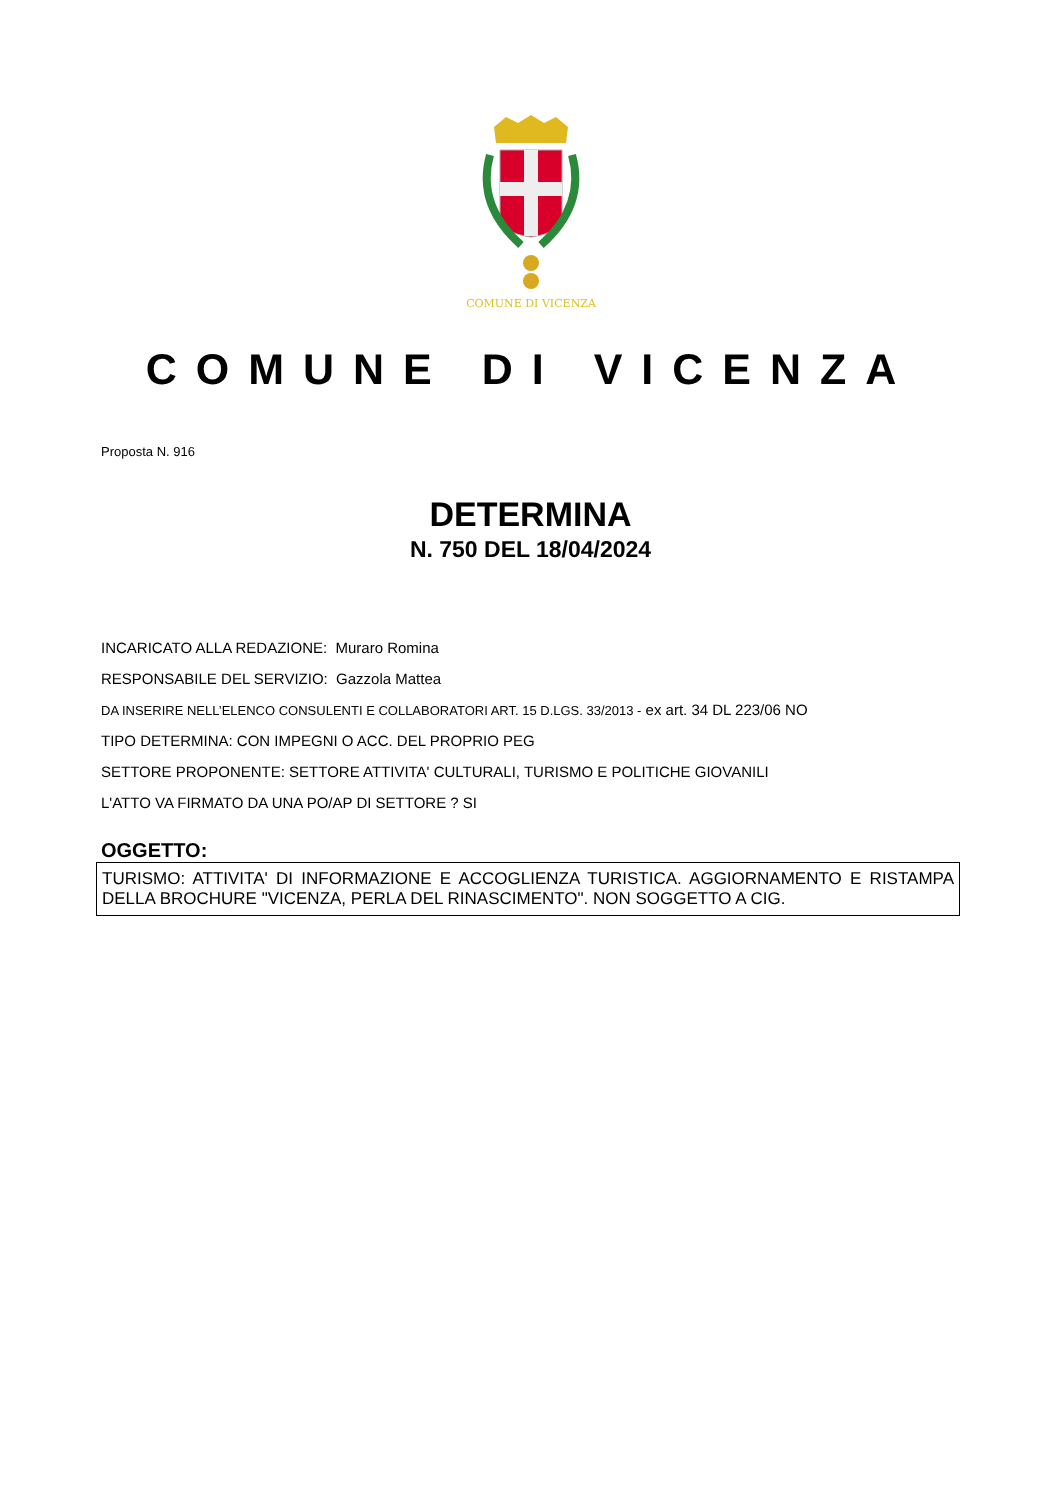COMUNE DI VICENZA
COMUNE DI VICENZA
Proposta N. 916
DETERMINA
N. 750 DEL 18/04/2024
INCARICATO ALLA REDAZIONE: Muraro Romina
RESPONSABILE DEL SERVIZIO: Gazzola Mattea
DA INSERIRE NELL’ELENCO CONSULENTI E COLLABORATORI ART. 15 D.LGS. 33/2013 - ex art. 34 DL 223/06 NO
TIPO DETERMINA: CON IMPEGNI O ACC. DEL PROPRIO PEG
SETTORE PROPONENTE: SETTORE ATTIVITA' CULTURALI, TURISMO E POLITICHE GIOVANILI
L'ATTO VA FIRMATO DA UNA PO/AP DI SETTORE ? SI
OGGETTO:
TURISMO: ATTIVITA' DI INFORMAZIONE E ACCOGLIENZA TURISTICA. AGGIORNAMENTO E RISTAMPA DELLA BROCHURE "VICENZA, PERLA DEL RINASCIMENTO". NON SOGGETTO A CIG.